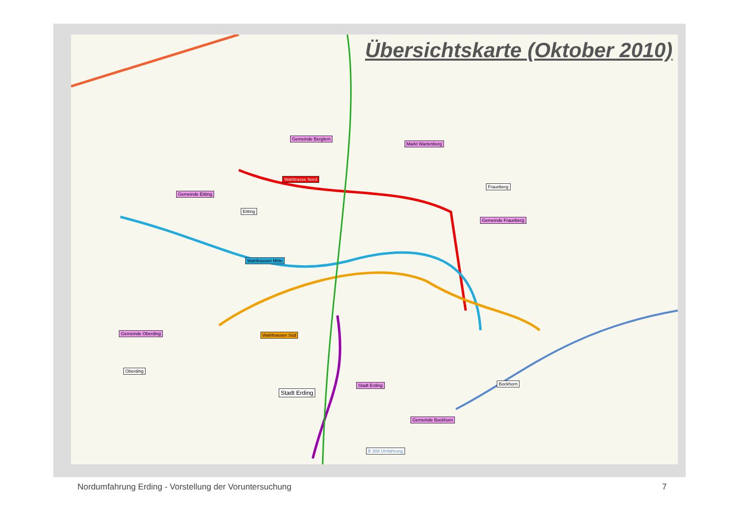Übersichtskarte (Oktober 2010)
Gemeinde Berglern
Markt Wartenberg
Wahltrasse Nord
Gemeinde Eitting
Eitting
Fraunberg
Gemeinde Fraunberg
Wahltrassen Mitte
Gemeinde Oberding Wahltrassen Süd
Oberding
Stadt Erding
Stadt Erding
Bockhorn
Gemeinde Bockhorn
B 388 Umfahrung
Nordumfahrung Erding - Vorstellung der Voruntersuchung
7